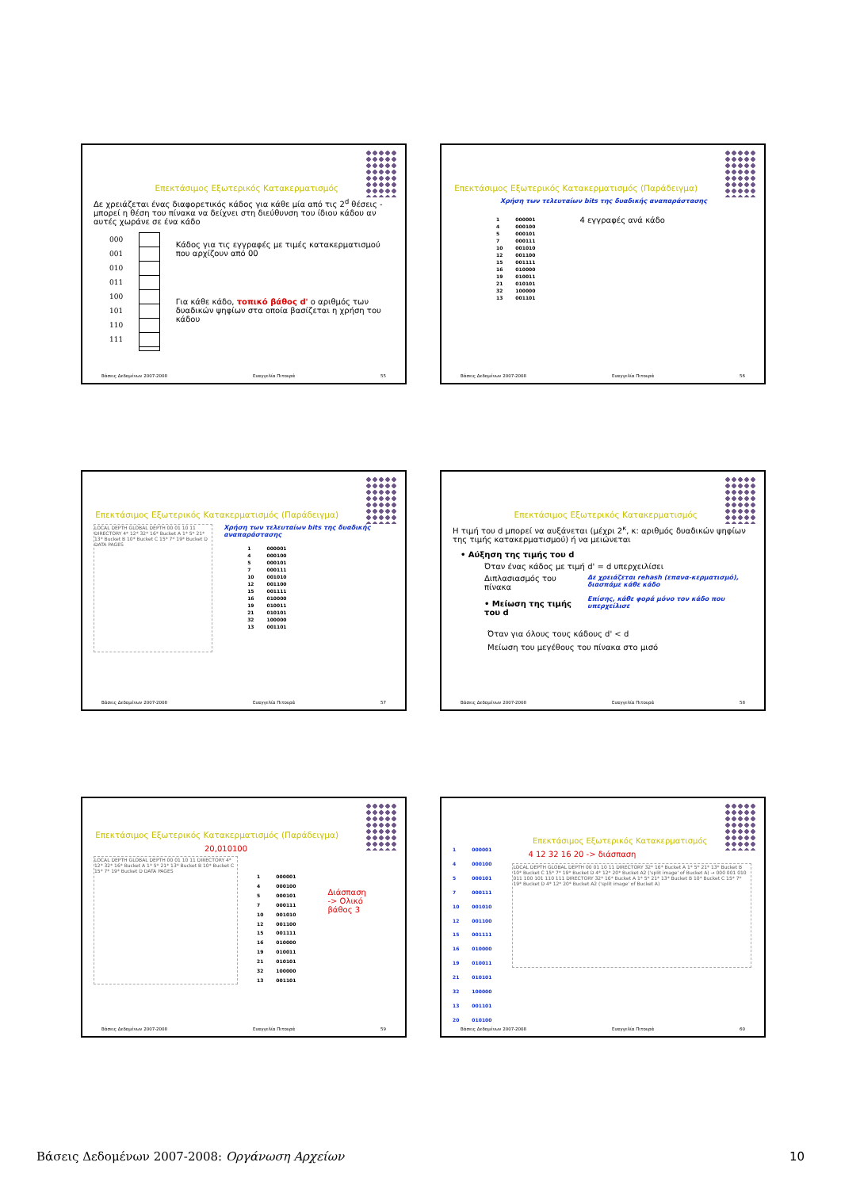Επεκτάσιμος Εξωτερικός Κατακερματισμός
Δε χρειάζεται ένας διαφορετικός κάδος για κάθε μία από τις 2<sup>d</sup> θέσεις - μπορεί η θέση του πίνακα να δείχνει στη διεύθυνση του ίδιου κάδου αν αυτές χωράνε σε ένα κάδο
000
001
010
011
100
101
110
111
Κάδος για τις εγγραφές με τιμές κατακερματισμού που αρχίζουν από 00
Για κάθε κάδο, τοπικό βάθος d' ο αριθμός των δυαδικών ψηφίων στα οποία βασίζεται η χρήση του κάδου
Βάσεις Δεδομένων 2007-2008 Ευαγγελία Πιτουρά 55
Επεκτάσιμος Εξωτερικός Κατακερματισμός (Παράδειγμα)
Χρήση των τελευταίων bits της δυαδικής αναπαράστασης
| 1 | 000001 |
| 4 | 000100 |
| 5 | 000101 |
| 7 | 000111 |
| 10 | 001010 |
| 12 | 001100 |
| 15 | 001111 |
| 16 | 010000 |
| 19 | 010011 |
| 21 | 010101 |
| 32 | 100000 |
| 13 | 001101 |
4 εγγραφές ανά κάδο
Βάσεις Δεδομένων 2007-2008 Ευαγγελία Πιτουρά 56
Επεκτάσιμος Εξωτερικός Κατακερματισμός (Παράδειγμα)
LOCAL DEPTH GLOBAL DEPTH 00 01 10 11 DIRECTORY 4* 12* 32* 16* Bucket A 1* 5* 21* 13* Bucket B 10* Bucket C 15* 7* 19* Bucket D DATA PAGES
Χρήση των τελευταίων bits της δυαδικής αναπαράστασης
| 1 | 000001 |
| 4 | 000100 |
| 5 | 000101 |
| 7 | 000111 |
| 10 | 001010 |
| 12 | 001100 |
| 15 | 001111 |
| 16 | 010000 |
| 19 | 010011 |
| 21 | 010101 |
| 32 | 100000 |
| 13 | 001101 |
Βάσεις Δεδομένων 2007-2008 Ευαγγελία Πιτουρά 57
Επεκτάσιμος Εξωτερικός Κατακερματισμός
Η τιμή του d μπορεί να αυξάνεται (μέχρι 2<sup>κ</sup>, κ: αριθμός δυαδικών ψηφίων της τιμής κατακερματισμού) ή να μειώνεται
• Αύξηση της τιμής του d
Όταν ένας κάδος με τιμή d' = d υπερχειλίσει
Διπλασιασμός του πίνακα
• Μείωση της τιμής του d
Δε χρειάζεται rehash (επανα-κερματισμό), διασπάμε κάθε κάδο
Επίσης, κάθε φορά μόνο τον κάδο που υπερχείλισε
Όταν για όλους τους κάδους d' < d
Μείωση του μεγέθους του πίνακα στο μισό
Βάσεις Δεδομένων 2007-2008 Ευαγγελία Πιτουρά 58
Επεκτάσιμος Εξωτερικός Κατακερματισμός (Παράδειγμα)
20,010100
LOCAL DEPTH GLOBAL DEPTH 00 01 10 11 DIRECTORY 4* 12* 32* 16* Bucket A 1* 5* 21* 13* Bucket B 10* Bucket C 15* 7* 19* Bucket D DATA PAGES
| 1 | 000001 |
| 4 | 000100 |
| 5 | 000101 |
| 7 | 000111 |
| 10 | 001010 |
| 12 | 001100 |
| 15 | 001111 |
| 16 | 010000 |
| 19 | 010011 |
| 21 | 010101 |
| 32 | 100000 |
| 13 | 001101 |
Διάσπαση
-> Ολικό
βάθος 3
Βάσεις Δεδομένων 2007-2008 Ευαγγελία Πιτουρά 59
| 1 | 000001 |
| 4 | 000100 |
| 5 | 000101 |
| 7 | 000111 |
| 10 | 001010 |
| 12 | 001100 |
| 15 | 001111 |
| 16 | 010000 |
| 19 | 010011 |
| 21 | 010101 |
| 32 | 100000 |
| 13 | 001101 |
| 20 | 010100 |
Επεκτάσιμος Εξωτερικός Κατακερματισμός
4 12 32 16 20 -> διάσπαση
LOCAL DEPTH GLOBAL DEPTH 00 01 10 11 DIRECTORY 32* 16* Bucket A 1* 5* 21* 13* Bucket B 10* Bucket C 15* 7* 19* Bucket D 4* 12* 20* Bucket A2 ('split image' of Bucket A) → 000 001 010 011 100 101 110 111 DIRECTORY 32* 16* Bucket A 1* 5* 21* 13* Bucket B 10* Bucket C 15* 7* 19* Bucket D 4* 12* 20* Bucket A2 ('split image' of Bucket A)
Βάσεις Δεδομένων 2007-2008 Ευαγγελία Πιτουρά 60
Βάσεις Δεδομένων 2007-2008: Οργάνωση Αρχείων 10